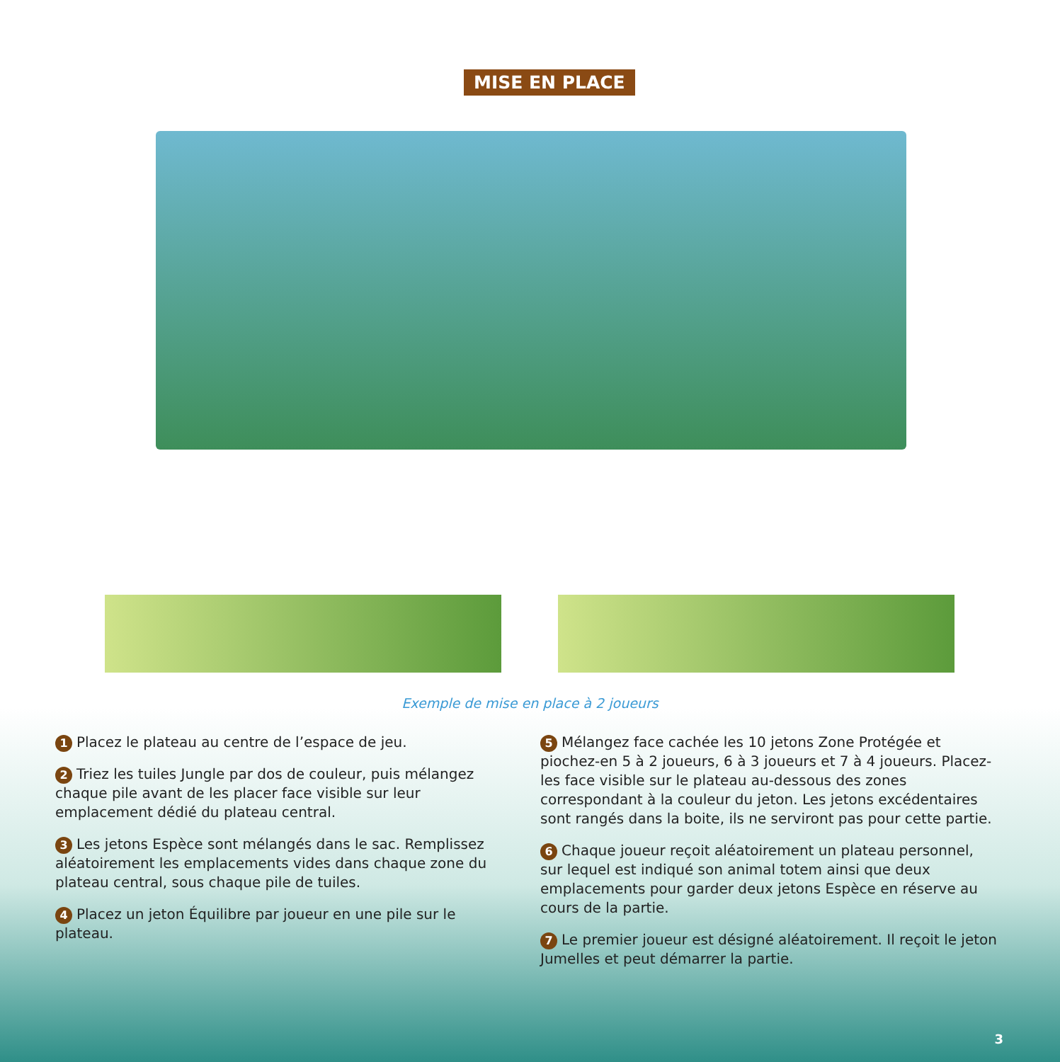MISE EN PLACE
Exemple de mise en place à 2 joueurs
1 Placez le plateau au centre de l’espace de jeu.
2 Triez les tuiles Jungle par dos de couleur, puis mélangez chaque pile avant de les placer face visible sur leur emplacement dédié du plateau central.
3 Les jetons Espèce sont mélangés dans le sac. Remplissez aléatoirement les emplacements vides dans chaque zone du plateau central, sous chaque pile de tuiles.
4 Placez un jeton Équilibre par joueur en une pile sur le plateau.
5 Mélangez face cachée les 10 jetons Zone Protégée et piochez-en 5 à 2 joueurs, 6 à 3 joueurs et 7 à 4 joueurs. Placez-les face visible sur le plateau au-dessous des zones correspondant à la couleur du jeton. Les jetons excédentaires sont rangés dans la boite, ils ne serviront pas pour cette partie.
6 Chaque joueur reçoit aléatoirement un plateau personnel, sur lequel est indiqué son animal totem ainsi que deux emplacements pour garder deux jetons Espèce en réserve au cours de la partie.
7 Le premier joueur est désigné aléatoirement. Il reçoit le jeton Jumelles et peut démarrer la partie.
3